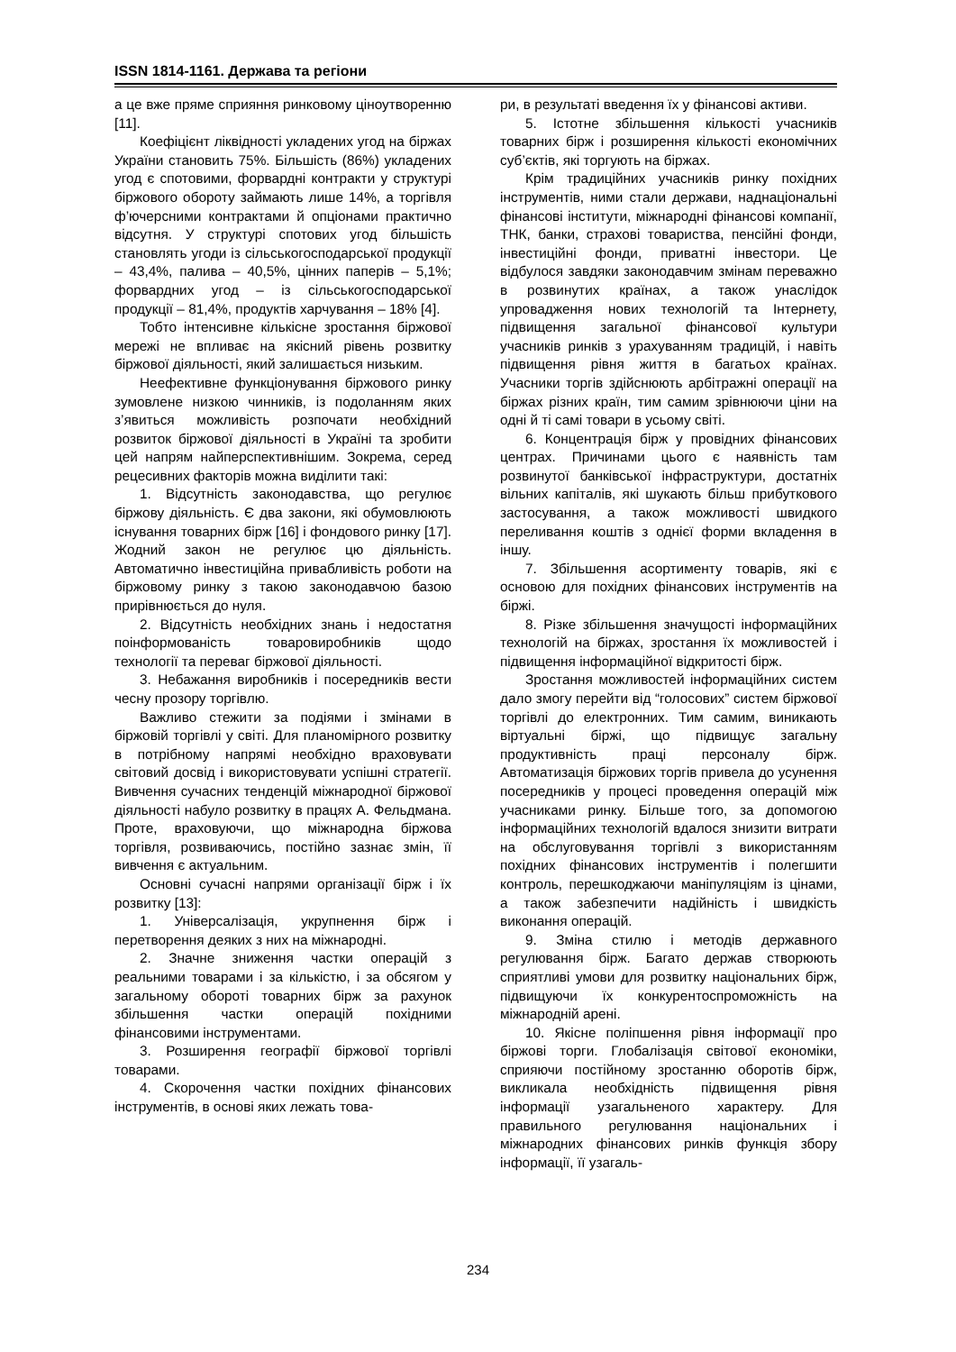ISSN 1814-1161. Держава та регіони
а це вже пряме сприяння ринковому ціноутворенню [11].
Коефіцієнт ліквідності укладених угод на біржах України становить 75%. Більшість (86%) укладених угод є спотовими, форвардні контракти у структурі біржового обороту займають лише 14%, а торгівля ф’ючерсними контрактами й опціонами практично відсутня. У структурі спотових угод більшість становлять угоди із сільськогосподарської продукції – 43,4%, палива – 40,5%, цінних паперів – 5,1%; форвардних угод – із сільськогосподарської продукції – 81,4%, продуктів харчування – 18% [4].
Тобто інтенсивне кількісне зростання біржової мережі не впливає на якісний рівень розвитку біржової діяльності, який залишається низьким.
Неефективне функціонування біржового ринку зумовлене низкою чинників, із подоланням яких з’явиться можливість розпочати необхідний розвиток біржової діяльності в Україні та зробити цей напрям найперспективнішим. Зокрема, серед рецесивних факторів можна виділити такі:
1. Відсутність законодавства, що регулює біржову діяльність. Є два закони, які обумовлюють існування товарних бірж [16] і фондового ринку [17]. Жодний закон не регулює цю діяльність. Автоматично інвестиційна привабливість роботи на біржовому ринку з такою законодавчою базою прирівнюється до нуля.
2. Відсутність необхідних знань і недостатня поінформованість товаровиробників щодо технології та переваг біржової діяльності.
3. Небажання виробників і посередників вести чесну прозору торгівлю.
Важливо стежити за подіями і змінами в біржовій торгівлі у світі. Для планомірного розвитку в потрібному напрямі необхідно враховувати світовий досвід і використовувати успішні стратегії. Вивчення сучасних тенденцій міжнародної біржової діяльності набуло розвитку в працях А. Фельдмана. Проте, враховуючи, що міжнародна біржова торгівля, розвиваючись, постійно зазнає змін, її вивчення є актуальним.
Основні сучасні напрями організації бірж і їх розвитку [13]:
1. Універсалізація, укрупнення бірж і перетворення деяких з них на міжнародні.
2. Значне зниження частки операцій з реальними товарами і за кількістю, і за обсягом у загальному обороті товарних бірж за рахунок збільшення частки операцій похідними фінансовими інструментами.
3. Розширення географії біржової торгівлі товарами.
4. Скорочення частки похідних фінансових інструментів, в основі яких лежать това-
ри, в результаті введення їх у фінансові активи.
5. Істотне збільшення кількості учасників товарних бірж і розширення кількості економічних суб’єктів, які торгують на біржах.
Крім традиційних учасників ринку похідних інструментів, ними стали держави, наднаціональні фінансові інститути, міжнародні фінансові компанії, ТНК, банки, страхові товариства, пенсійні фонди, інвестиційні фонди, приватні інвестори. Це відбулося завдяки законодавчим змінам переважно в розвинутих країнах, а також унаслідок упровадження нових технологій та Інтернету, підвищення загальної фінансової культури учасників ринків з урахуванням традицій, і навіть підвищення рівня життя в багатьох країнах. Учасники торгів здійснюють арбітражні операції на біржах різних країн, тим самим зрівнюючи ціни на одні й ті самі товари в усьому світі.
6. Концентрація бірж у провідних фінансових центрах. Причинами цього є наявність там розвинутої банківської інфраструктури, достатніх вільних капіталів, які шукають більш прибуткового застосування, а також можливості швидкого переливання коштів з однієї форми вкладення в іншу.
7. Збільшення асортименту товарів, які є основою для похідних фінансових інструментів на біржі.
8. Різке збільшення значущості інформаційних технологій на біржах, зростання їх можливостей і підвищення інформаційної відкритості бірж.
Зростання можливостей інформаційних систем дало змогу перейти від “голосових” систем біржової торгівлі до електронних. Тим самим, виникають віртуальні біржі, що підвищує загальну продуктивність праці персоналу бірж. Автоматизація біржових торгів привела до усунення посередників у процесі проведення операцій між учасниками ринку. Більше того, за допомогою інформаційних технологій вдалося знизити витрати на обслуговування торгівлі з використанням похідних фінансових інструментів і полегшити контроль, перешкоджаючи маніпуляціям із цінами, а також забезпечити надійність і швидкість виконання операцій.
9. Зміна стилю і методів державного регулювання бірж. Багато держав створюють сприятливі умови для розвитку національних бірж, підвищуючи їх конкурентоспроможність на міжнародній арені.
10. Якісне поліпшення рівня інформації про біржові торги. Глобалізація світової економіки, сприяючи постійному зростанню оборотів бірж, викликала необхідність підвищення рівня інформації узагальненого характеру. Для правильного регулювання національних і міжнародних фінансових ринків функція збору інформації, її узагаль-
234